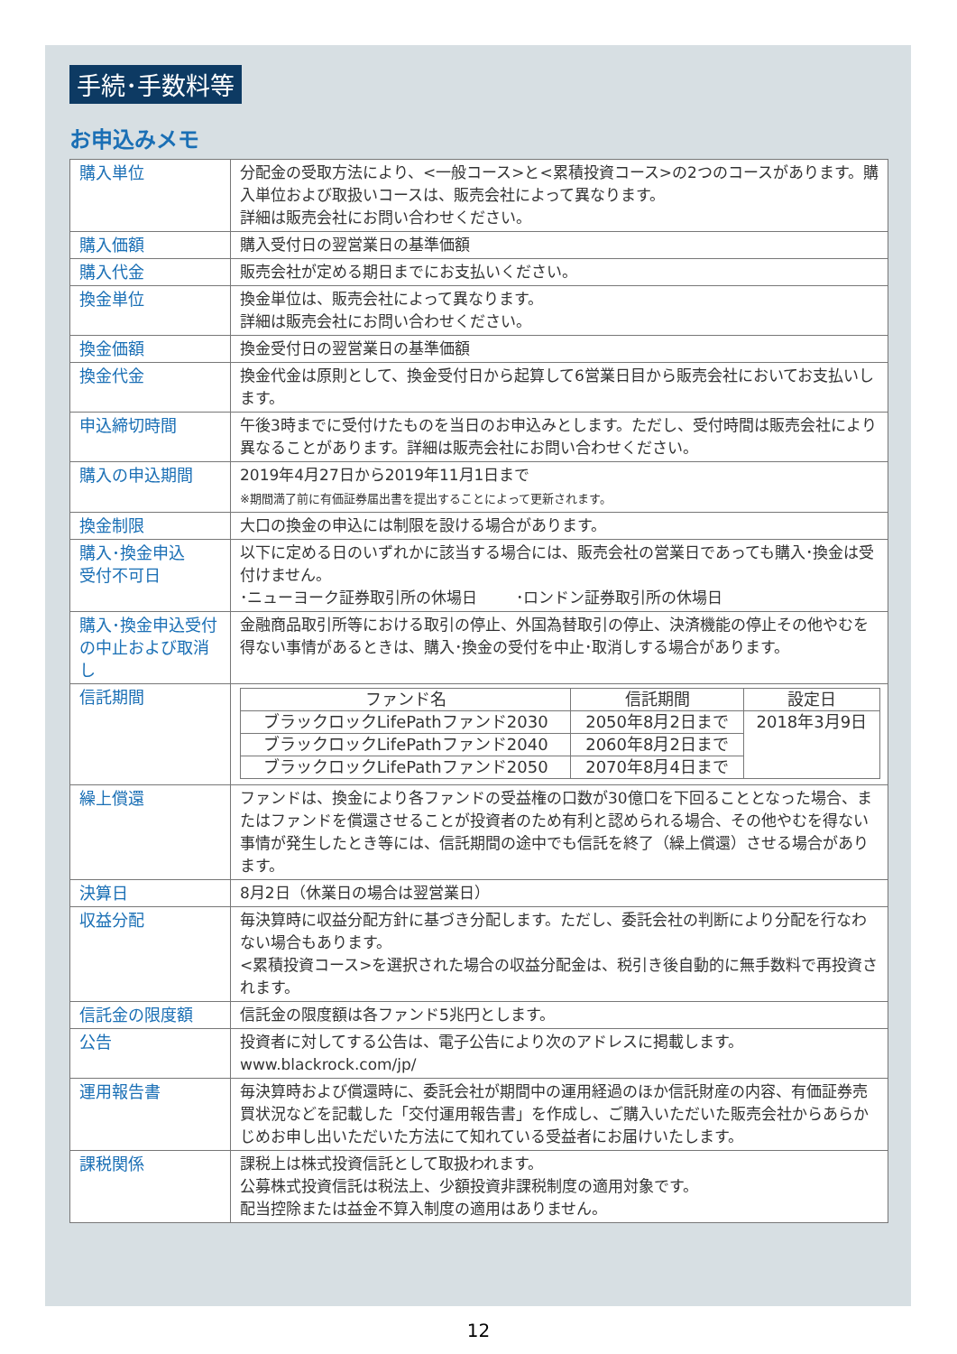手続･手数料等
お申込みメモ
| 購入単位 | 分配金の受取方法により、<一般コース>と<累積投資コース>の2つのコースがあります。購入単位および取扱いコースは、販売会社によって異なります。 詳細は販売会社にお問い合わせください。 |
| 購入価額 | 購入受付日の翌営業日の基準価額 |
| 購入代金 | 販売会社が定める期日までにお支払いください。 |
| 換金単位 | 換金単位は、販売会社によって異なります。 詳細は販売会社にお問い合わせください。 |
| 換金価額 | 換金受付日の翌営業日の基準価額 |
| 換金代金 | 換金代金は原則として、換金受付日から起算して6営業日目から販売会社においてお支払いします。 |
| 申込締切時間 | 午後3時までに受付けたものを当日のお申込みとします。ただし、受付時間は販売会社により異なることがあります。詳細は販売会社にお問い合わせください。 |
| 購入の申込期間 | 2019年4月27日から2019年11月1日まで ※期間満了前に有価証券届出書を提出することによって更新されます。 |
| 換金制限 | 大口の換金の申込には制限を設ける場合があります。 |
| 購入･換金申込 受付不可日 | 以下に定める日のいずれかに該当する場合には、販売会社の営業日であっても購入･換金は受付けません。 ･ニューヨーク証券取引所の休場日 ･ロンドン証券取引所の休場日 |
| 購入･換金申込受付の中止および取消し | 金融商品取引所等における取引の停止、外国為替取引の停止、決済機能の停止その他やむを得ない事情があるときは、購入･換金の受付を中止･取消しする場合があります。 |
| 信託期間 | / ファンド名 / 信託期間 / 設定日 / / --- / --- / --- / / ブラックロックLifePathファンド2030 / 2050年8月2日まで / 2018年3月9日 / / ブラックロックLifePathファンド2040 / 2060年8月2日まで / / / ブラックロックLifePathファンド2050 / 2070年8月4日まで / / |
| 繰上償還 | ファンドは、換金により各ファンドの受益権の口数が30億口を下回ることとなった場合、またはファンドを償還させることが投資者のため有利と認められる場合、その他やむを得ない事情が発生したとき等には、信託期間の途中でも信託を終了（繰上償還）させる場合があります。 |
| 決算日 | 8月2日（休業日の場合は翌営業日） |
| 収益分配 | 毎決算時に収益分配方針に基づき分配します。ただし、委託会社の判断により分配を行なわない場合もあります。 <累積投資コース>を選択された場合の収益分配金は、税引き後自動的に無手数料で再投資されます。 |
| 信託金の限度額 | 信託金の限度額は各ファンド5兆円とします。 |
| 公告 | 投資者に対してする公告は、電子公告により次のアドレスに掲載します。 www.blackrock.com/jp/ |
| 運用報告書 | 毎決算時および償還時に、委託会社が期間中の運用経過のほか信託財産の内容、有価証券売買状況などを記載した「交付運用報告書」を作成し、ご購入いただいた販売会社からあらかじめお申し出いただいた方法にて知れている受益者にお届けいたします。 |
| 課税関係 | 課税上は株式投資信託として取扱われます。 公募株式投資信託は税法上、少額投資非課税制度の適用対象です。 配当控除または益金不算入制度の適用はありません。 |
12